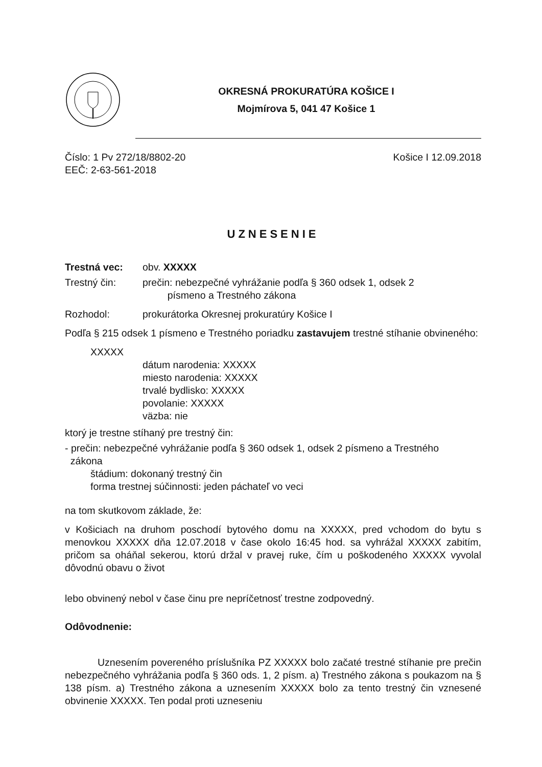OKRESNÁ PROKURATÚRA KOŠICE I
Mojmírova 5, 041 47 Košice 1
Číslo: 1 Pv 272/18/8802-20 Košice I 12.09.2018
EEČ: 2-63-561-2018
UZNESENIE
Trestná vec: obv. XXXXX
Trestný čin: prečin: nebezpečné vyhrážanie podľa § 360 odsek 1, odsek 2
písmeno a Trestného zákona
Rozhodol: prokurátorka Okresnej prokuratúry Košice I
Podľa § 215 odsek 1 písmeno e Trestného poriadku zastavujem trestné stíhanie obvineného:
XXXXX
dátum narodenia: XXXXX
miesto narodenia: XXXXX
trvalé bydlisko: XXXXX
povolanie: XXXXX
väzba: nie
ktorý je trestne stíhaný pre trestný čin:
- prečin: nebezpečné vyhrážanie podľa § 360 odsek 1, odsek 2 písmeno a Trestného
zákona
štádium: dokonaný trestný čin
forma trestnej súčinnosti: jeden páchateľ vo veci
na tom skutkovom základe, že:
v Košiciach na druhom poschodí bytového domu na XXXXX, pred vchodom do bytu s menovkou XXXXX dňa 12.07.2018 v čase okolo 16:45 hod. sa vyhrážal XXXXX zabitím, pričom sa oháňal sekerou, ktorú držal v pravej ruke, čím u poškodeného XXXXX vyvolal dôvodnú obavu o život
lebo obvinený nebol v čase činu pre nepríčetnosť trestne zodpovedný.
Odôvodnenie:
Uznesením povereného príslušníka PZ XXXXX bolo začaté trestné stíhanie pre prečin nebezpečného vyhrážania podľa § 360 ods. 1, 2 písm. a) Trestného zákona s poukazom na § 138 písm. a) Trestného zákona a uznesením XXXXX bolo za tento trestný čin vznesené obvinenie XXXXX. Ten podal proti uzneseniu